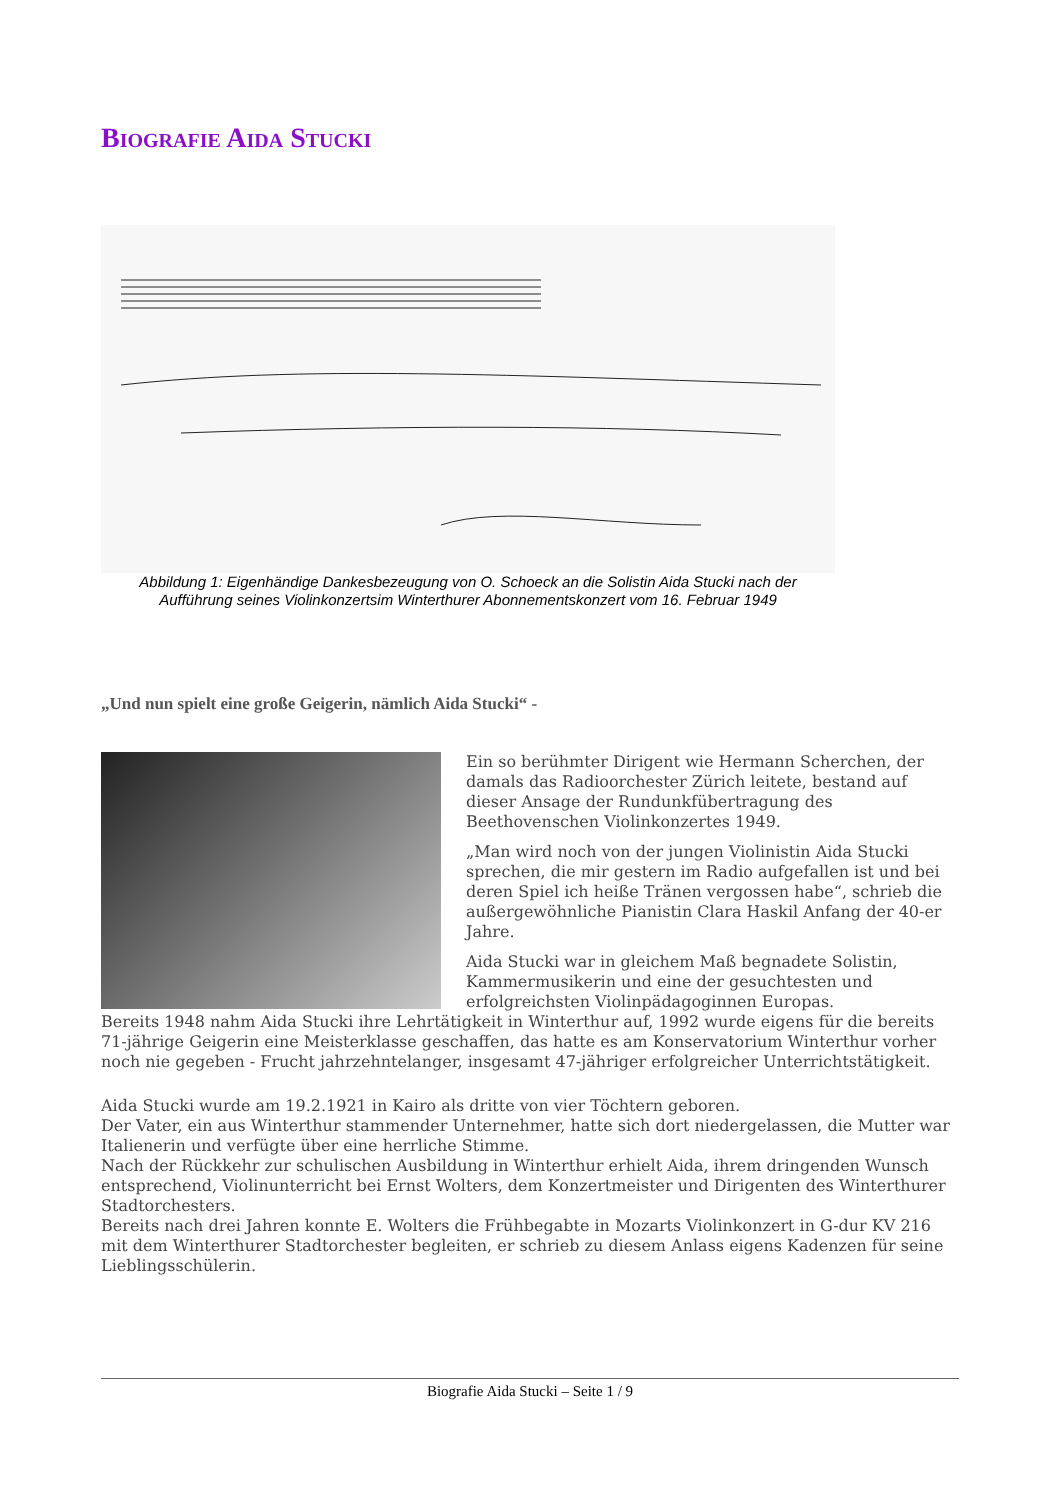Biografie Aida Stucki
Abbildung 1: Eigenhändige Dankesbezeugung von O. Schoeck an die Solistin Aida Stucki nach der Aufführung seines Violinkonzertsim Winterthurer Abonnementskonzert vom 16. Februar 1949
„Und nun spielt eine große Geigerin, nämlich Aida Stucki“ -
Ein so berühmter Dirigent wie Hermann Scherchen, der damals das Radioorchester Zürich leitete, bestand auf dieser Ansage der Rundunkfübertragung des Beethovenschen Violinkonzertes 1949.
„Man wird noch von der jungen Violinistin Aida Stucki sprechen, die mir gestern im Radio aufgefallen ist und bei deren Spiel ich heiße Tränen vergossen habe“, schrieb die außergewöhnliche Pianistin Clara Haskil Anfang der 40-er Jahre.
Aida Stucki war in gleichem Maß begnadete Solistin, Kammermusikerin und eine der gesuchtesten und erfolgreichsten Violinpädagoginnen Europas.
Bereits 1948 nahm Aida Stucki ihre Lehrtätigkeit in Winterthur auf, 1992 wurde eigens für die bereits 71-jährige Geigerin eine Meisterklasse geschaffen, das hatte es am Konservatorium Winterthur vorher noch nie gegeben - Frucht jahrzehntelanger, insgesamt 47-jähriger erfolgreicher Unterrichtstätigkeit.
Aida Stucki wurde am 19.2.1921 in Kairo als dritte von vier Töchtern geboren.
Der Vater, ein aus Winterthur stammender Unternehmer, hatte sich dort niedergelassen, die Mutter war Italienerin und verfügte über eine herrliche Stimme.
Nach der Rückkehr zur schulischen Ausbildung in Winterthur erhielt Aida, ihrem dringenden Wunsch entsprechend, Violinunterricht bei Ernst Wolters, dem Konzertmeister und Dirigenten des Winterthurer Stadtorchesters.
Bereits nach drei Jahren konnte E. Wolters die Frühbegabte in Mozarts Violinkonzert in G-dur KV 216 mit dem Winterthurer Stadtorchester begleiten, er schrieb zu diesem Anlass eigens Kadenzen für seine Lieblingsschülerin.
Biografie Aida Stucki – Seite 1 / 9